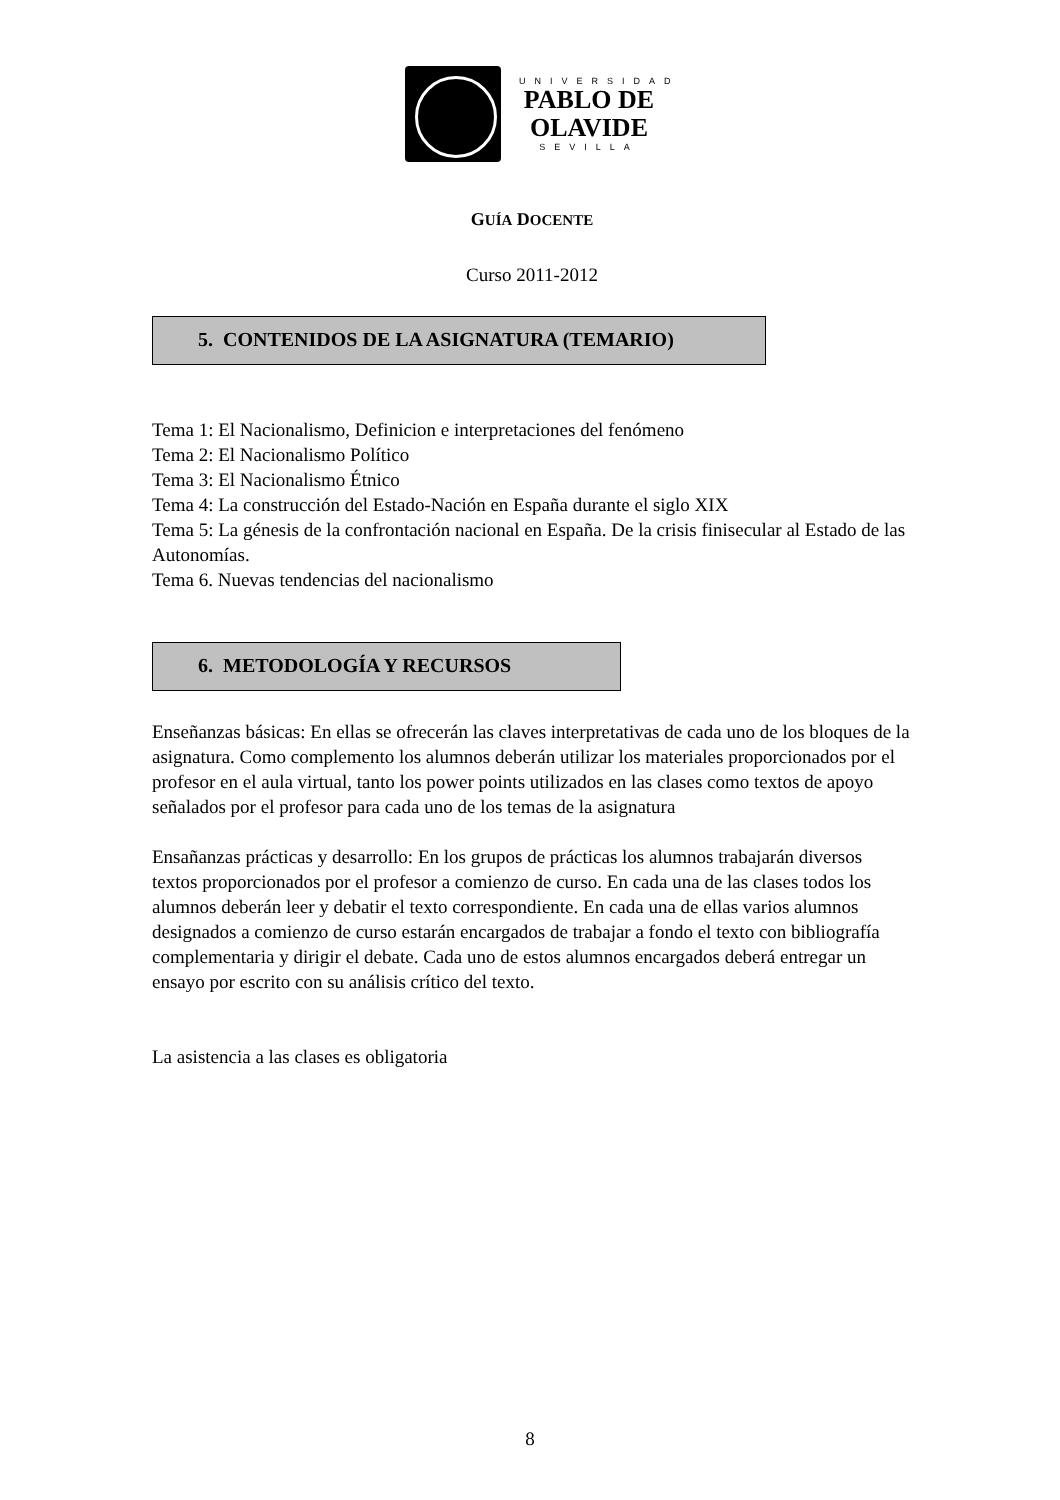UNIVERSIDAD
PABLO DE
OLAVIDE
SEVILLA
GUÍA DOCENTE
Curso 2011-2012
5. CONTENIDOS DE LA ASIGNATURA (TEMARIO)
Tema 1: El Nacionalismo, Definicion e interpretaciones del fenómeno
Tema 2: El Nacionalismo Político
Tema 3: El Nacionalismo Étnico
Tema 4: La construcción del Estado-Nación en España durante el siglo XIX
Tema 5: La génesis de la confrontación nacional en España. De la crisis finisecular al Estado de las Autonomías.
Tema 6. Nuevas tendencias del nacionalismo
6. METODOLOGÍA Y RECURSOS
Enseñanzas básicas: En ellas se ofrecerán las claves interpretativas de cada uno de los bloques de la asignatura. Como complemento los alumnos deberán utilizar los materiales proporcionados por el profesor en el aula virtual, tanto los power points utilizados en las clases como textos de apoyo señalados por el profesor para cada uno de los temas de la asignatura
Ensañanzas prácticas y desarrollo: En los grupos de prácticas los alumnos trabajarán diversos textos proporcionados por el profesor a comienzo de curso. En cada una de las clases todos los alumnos deberán leer y debatir el texto correspondiente. En cada una de ellas varios alumnos designados a comienzo de curso estarán encargados de trabajar a fondo el texto con bibliografía complementaria y dirigir el debate. Cada uno de estos alumnos encargados deberá entregar un ensayo por escrito con su análisis crítico del texto.
La asistencia a las clases es obligatoria
8